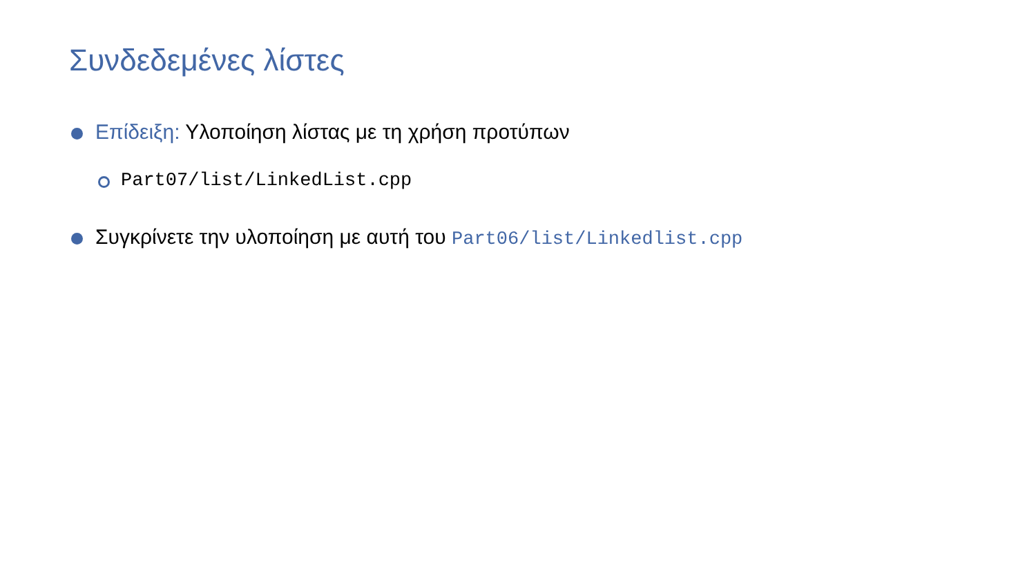Συνδεδεμένες λίστες
Επίδειξη: Υλοποίηση λίστας με τη χρήση προτύπων
Part07/list/LinkedList.cpp
Συγκρίνετε την υλοποίηση με αυτή του Part06/list/Linkedlist.cpp